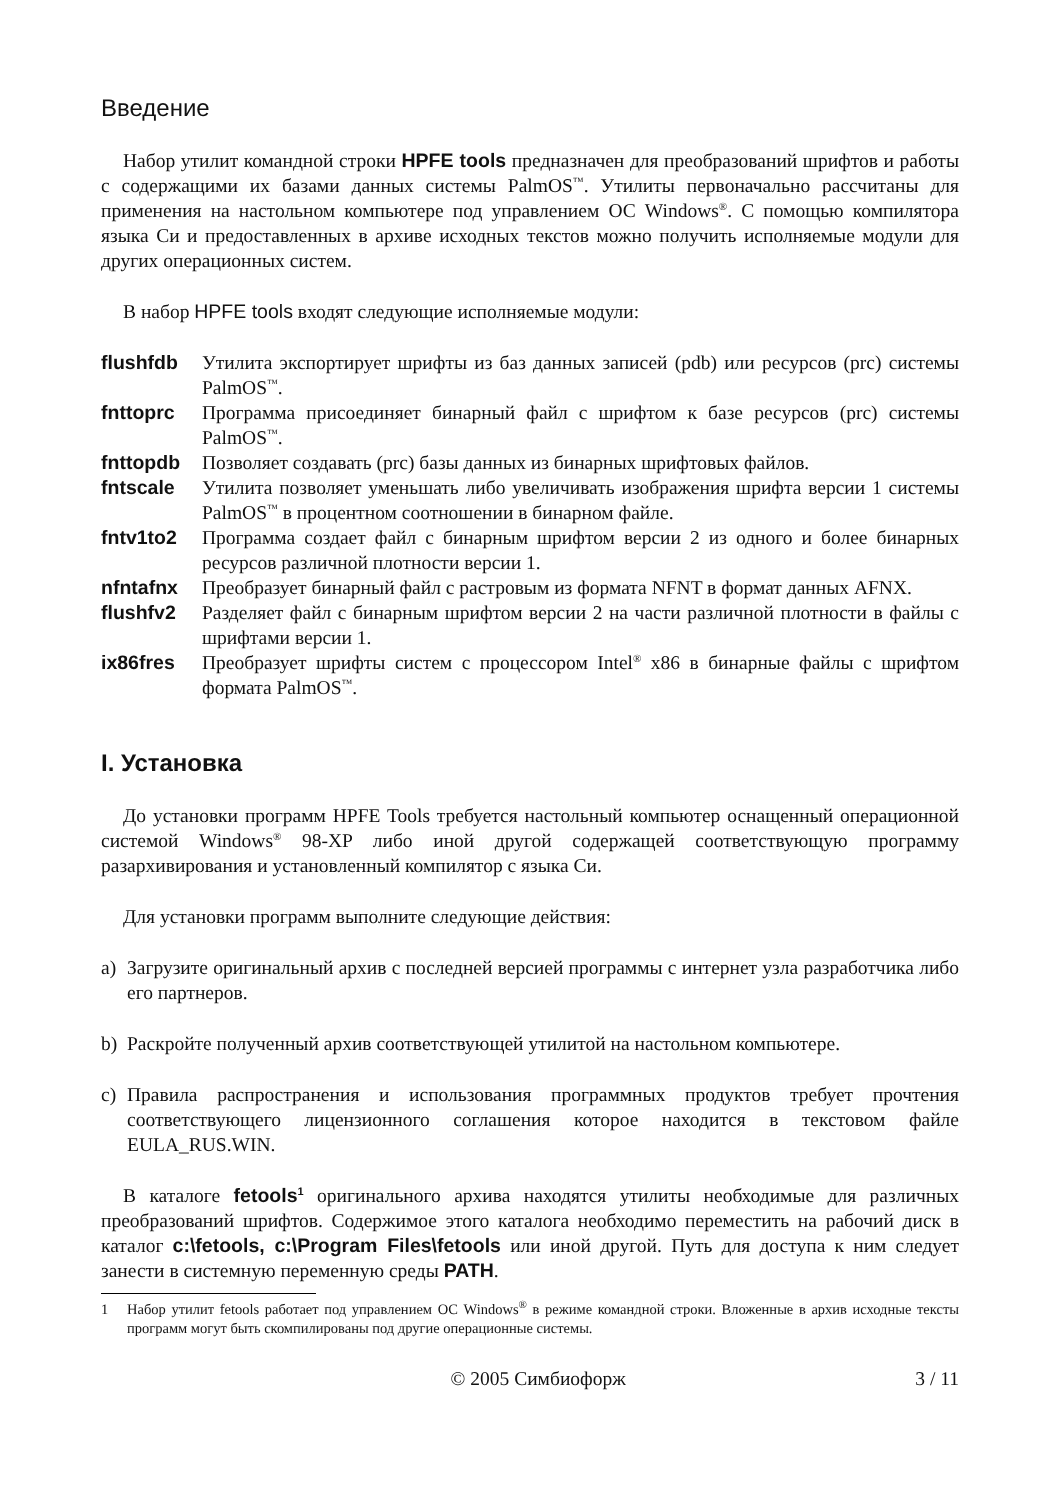Введение
Набор утилит командной строки HPFE tools предназначен для преобразований шрифтов и работы с содержащими их базами данных системы PalmOS<sup>™</sup>. Утилиты первоначально рассчитаны для применения на настольном компьютере под управлением ОС Windows<sup>®</sup>. С помощью компилятора языка Си и предоставленных в архиве исходных текстов можно получить исполняемые модули для других операционных систем.
В набор HPFE tools входят следующие исполняемые модули:
flushfdb
Утилита экспортирует шрифты из баз данных записей (pdb) или ресурсов (prc) системы PalmOS<sup>™</sup>.
fnttoprc
Программа присоединяет бинарный файл с шрифтом к базе ресурсов (prc) системы PalmOS<sup>™</sup>.
fnttopdb
Позволяет создавать (prc) базы данных из бинарных шрифтовых файлов.
fntscale
Утилита позволяет уменьшать либо увеличивать изображения шрифта версии 1 системы PalmOS<sup>™</sup> в процентном соотношении в бинарном файле.
fntv1to2
Программа создает файл с бинарным шрифтом версии 2 из одного и более бинарных ресурсов различной плотности версии 1.
nfntafnx
Преобразует бинарный файл с растровым из формата NFNT в формат данных AFNX.
flushfv2
Разделяет файл с бинарным шрифтом версии 2 на части различной плотности в файлы с шрифтами версии 1.
ix86fres
Преобразует шрифты систем с процессором Intel<sup>®</sup> x86 в бинарные файлы с шрифтом формата PalmOS<sup>™</sup>.
I. Установка
До установки программ HPFE Tools требуется настольный компьютер оснащенный операционной системой Windows<sup>®</sup> 98-XP либо иной другой содержащей соответствующую программу разархивирования и установленный компилятор с языка Си.
Для установки программ выполните следующие действия:
a) Загрузите оригинальный архив с последней версией программы с интернет узла разработчика либо его партнеров.
b) Раскройте полученный архив соответствующей утилитой на настольном компьютере.
c) Правила распространения и использования программных продуктов требует прочтения соответствующего лицензионного соглашения которое находится в текстовом файле EULA_RUS.WIN.
В каталоге fetools<sup>1</sup> оригинального архива находятся утилиты необходимые для различных преобразований шрифтов. Содержимое этого каталога необходимо переместить на рабочий диск в каталог c:\fetools, c:\Program Files\fetools или иной другой. Путь для доступа к ним следует занести в системную переменную среды PATH.
1 Набор утилит fetools работает под управлением ОС Windows<sup>®</sup> в режиме командной строки. Вложенные в архив исходные тексты программ могут быть скомпилированы под другие операционные системы.
© 2005 Симбиофорж 3 / 11